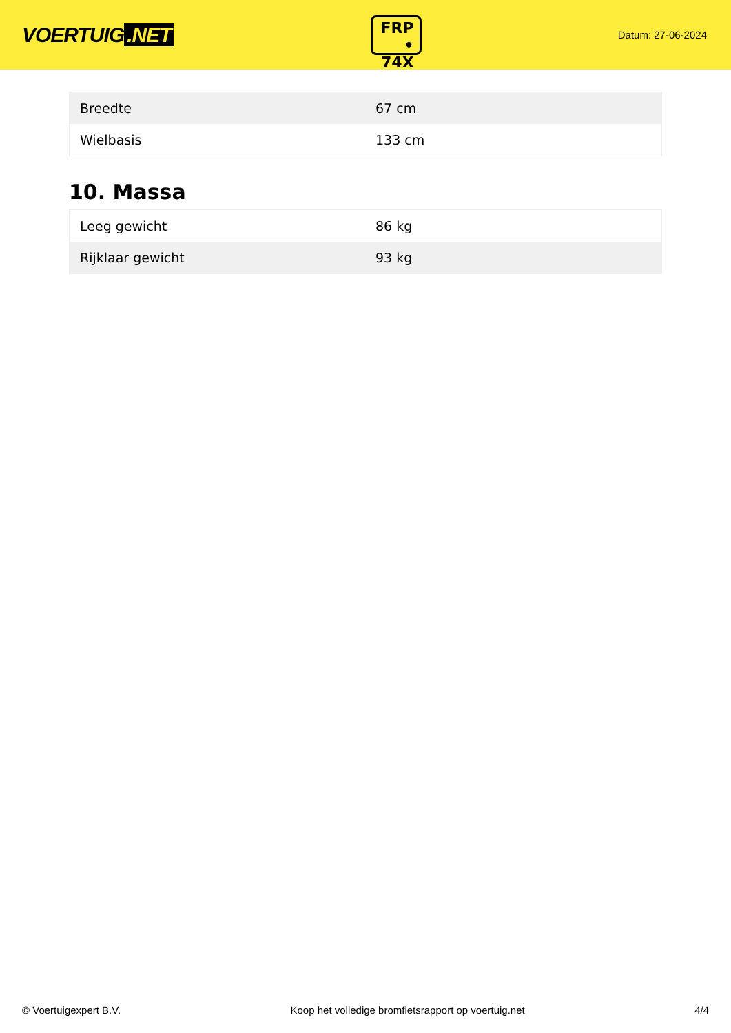VOERTUIG.NET
FRP
• 74X
Datum: 27-06-2024
| Breedte | 67 cm |
| Wielbasis | 133 cm |
10. Massa
| Leeg gewicht | 86 kg |
| Rijklaar gewicht | 93 kg |
© Voertuigexpert B.V. Koop het volledige bromfietsrapport op voertuig.net 4/4